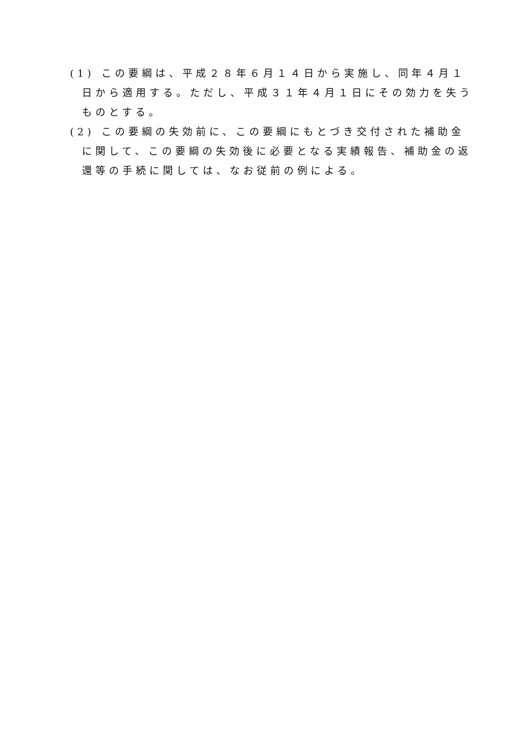(1) この要綱は、平成２８年６月１４日から実施し、同年４月１日から適用する。ただし、平成３１年４月１日にその効力を失うものとする。
(2) この要綱の失効前に、この要綱にもとづき交付された補助金に関して、この要綱の失効後に必要となる実績報告、補助金の返還等の手続に関しては、なお従前の例による。